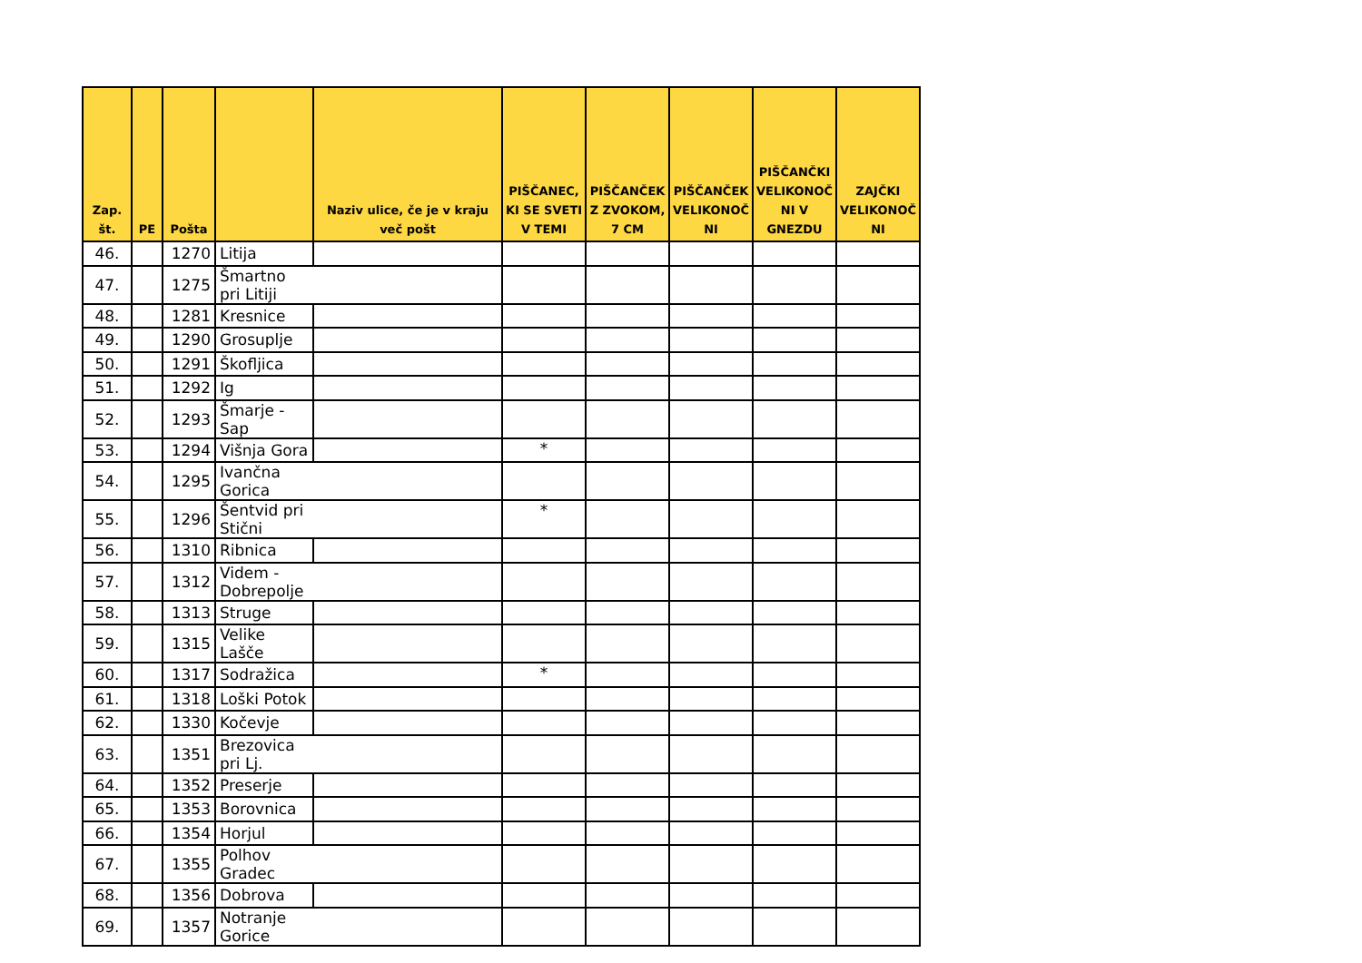| Zap. št. | PE | Pošta | | Naziv ulice, če je v kraju več pošt | PIŠČANEC, KI SE SVETI V TEMI | PIŠČANČEK Z ZVOKOM, 7 CM | PIŠČANČEK VELIKONOČ NI | PIŠČANČKI VELIKONOČ NI V GNEZDU | ZAJČKI VELIKONOČ NI |
| --- | --- | --- | --- | --- | --- | --- | --- | --- | --- |
| 46. | | 1270 | Litija | | | | | | |
| 47. | | 1275 | Šmartno pri Litiji | | | | | | |
| 48. | | 1281 | Kresnice | | | | | | |
| 49. | | 1290 | Grosuplje | | | | | | |
| 50. | | 1291 | Škofljica | | | | | | |
| 51. | | 1292 | Ig | | | | | | |
| 52. | | 1293 | Šmarje - Sap | | | | | | |
| 53. | | 1294 | Višnja Gora | | * | | | | |
| 54. | | 1295 | Ivančna Gorica | | | | | | |
| 55. | | 1296 | Šentvid pri Stični | | * | | | | |
| 56. | | 1310 | Ribnica | | | | | | |
| 57. | | 1312 | Videm - Dobrepolje | | | | | | |
| 58. | | 1313 | Struge | | | | | | |
| 59. | | 1315 | Velike Lašče | | | | | | |
| 60. | | 1317 | Sodražica | | * | | | | |
| 61. | | 1318 | Loški Potok | | | | | | |
| 62. | | 1330 | Kočevje | | | | | | |
| 63. | | 1351 | Brezovica pri Lj. | | | | | | |
| 64. | | 1352 | Preserje | | | | | | |
| 65. | | 1353 | Borovnica | | | | | | |
| 66. | | 1354 | Horjul | | | | | | |
| 67. | | 1355 | Polhov Gradec | | | | | | |
| 68. | | 1356 | Dobrova | | | | | | |
| 69. | | 1357 | Notranje Gorice | | | | | | |